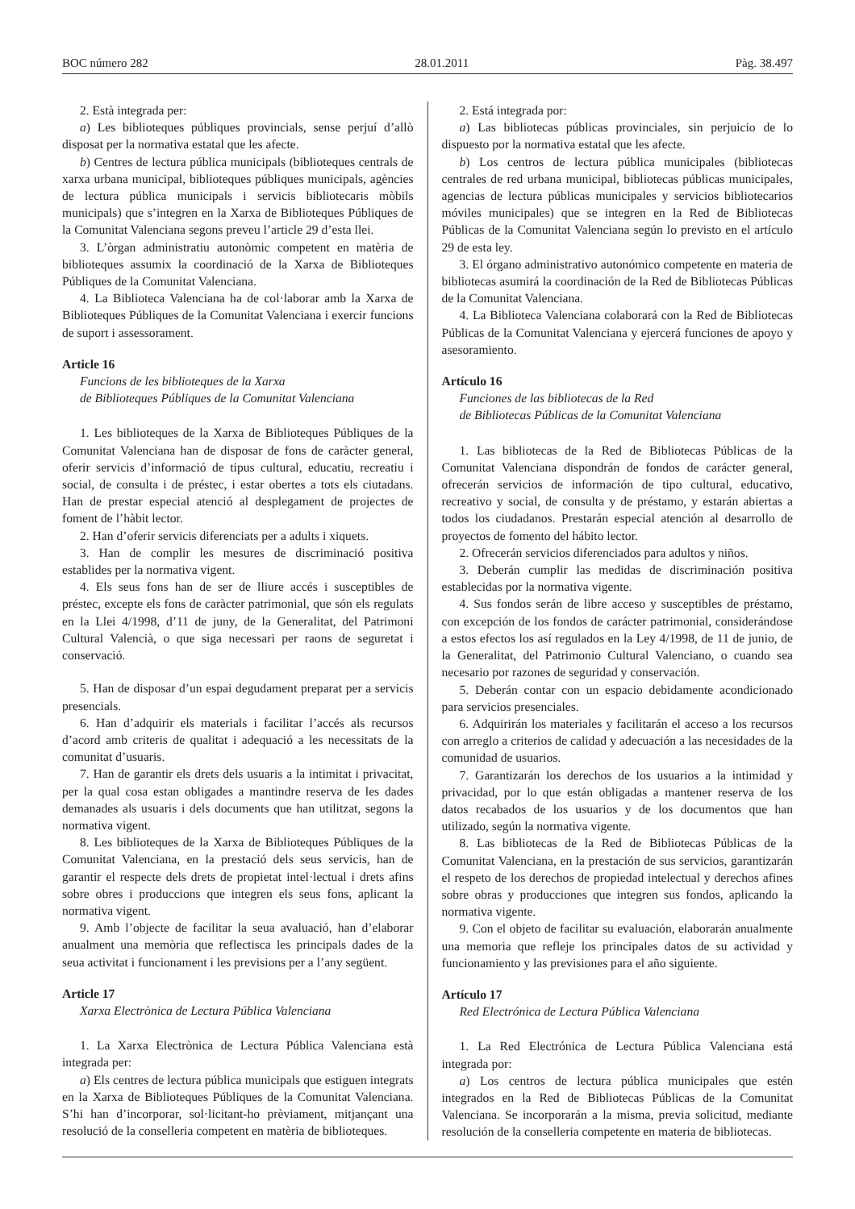BOC número 282 28.01.2011 Pàg. 38.497
2. Està integrada per:
a) Les biblioteques públiques provincials, sense perjuí d’allò disposat per la normativa estatal que les afecte.
b) Centres de lectura pública municipals (biblioteques centrals de xarxa urbana municipal, biblioteques públiques municipals, agències de lectura pública municipals i servicis bibliotecaris mòbils municipals) que s’integren en la Xarxa de Biblioteques Públiques de la Comunitat Valenciana segons preveu l’article 29 d’esta llei.
3. L’òrgan administratiu autonòmic competent en matèria de biblioteques assumix la coordinació de la Xarxa de Biblioteques Públiques de la Comunitat Valenciana.
4. La Biblioteca Valenciana ha de col·laborar amb la Xarxa de Biblioteques Públiques de la Comunitat Valenciana i exercir funcions de suport i assessorament.
Article 16
Funcions de les biblioteques de la Xarxa
de Biblioteques Públiques de la Comunitat Valenciana
1. Les biblioteques de la Xarxa de Biblioteques Públiques de la Comunitat Valenciana han de disposar de fons de caràcter general, oferir servicis d’informació de tipus cultural, educatiu, recreatiu i social, de consulta i de préstec, i estar obertes a tots els ciutadans. Han de prestar especial atenció al desplegament de projectes de foment de l’hàbit lector.
2. Han d’oferir servicis diferenciats per a adults i xiquets.
3. Han de complir les mesures de discriminació positiva establides per la normativa vigent.
4. Els seus fons han de ser de lliure accés i susceptibles de préstec, excepte els fons de caràcter patrimonial, que són els regulats en la Llei 4/1998, d’11 de juny, de la Generalitat, del Patrimoni Cultural Valencià, o que siga necessari per raons de seguretat i conservació.
5. Han de disposar d’un espai degudament preparat per a servicis presencials.
6. Han d’adquirir els materials i facilitar l’accés als recursos d’acord amb criteris de qualitat i adequació a les necessitats de la comunitat d’usuaris.
7. Han de garantir els drets dels usuaris a la intimitat i privacitat, per la qual cosa estan obligades a mantindre reserva de les dades demanades als usuaris i dels documents que han utilitzat, segons la normativa vigent.
8. Les biblioteques de la Xarxa de Biblioteques Públiques de la Comunitat Valenciana, en la prestació dels seus servicis, han de garantir el respecte dels drets de propietat intel·lectual i drets afins sobre obres i produccions que integren els seus fons, aplicant la normativa vigent.
9. Amb l’objecte de facilitar la seua avaluació, han d’elaborar anualment una memòria que reflectisca les principals dades de la seua activitat i funcionament i les previsions per a l’any següent.
Article 17
Xarxa Electrònica de Lectura Pública Valenciana
1. La Xarxa Electrònica de Lectura Pública Valenciana està integrada per:
a) Els centres de lectura pública municipals que estiguen integrats en la Xarxa de Biblioteques Públiques de la Comunitat Valenciana. S’hi han d’incorporar, sol·licitant-ho prèviament, mitjançant una resolució de la conselleria competent en matèria de biblioteques.
2. Está integrada por:
a) Las bibliotecas públicas provinciales, sin perjuicio de lo dispuesto por la normativa estatal que les afecte.
b) Los centros de lectura pública municipales (bibliotecas centrales de red urbana municipal, bibliotecas públicas municipales, agencias de lectura públicas municipales y servicios bibliotecarios móviles municipales) que se integren en la Red de Bibliotecas Públicas de la Comunitat Valenciana según lo previsto en el artículo 29 de esta ley.
3. El órgano administrativo autonómico competente en materia de bibliotecas asumirá la coordinación de la Red de Bibliotecas Públicas de la Comunitat Valenciana.
4. La Biblioteca Valenciana colaborará con la Red de Bibliotecas Públicas de la Comunitat Valenciana y ejercerá funciones de apoyo y asesoramiento.
Artículo 16
Funciones de las bibliotecas de la Red
de Bibliotecas Públicas de la Comunitat Valenciana
1. Las bibliotecas de la Red de Bibliotecas Públicas de la Comunitat Valenciana dispondrán de fondos de carácter general, ofrecerán servicios de información de tipo cultural, educativo, recreativo y social, de consulta y de préstamo, y estarán abiertas a todos los ciudadanos. Prestarán especial atención al desarrollo de proyectos de fomento del hábito lector.
2. Ofrecerán servicios diferenciados para adultos y niños.
3. Deberán cumplir las medidas de discriminación positiva establecidas por la normativa vigente.
4. Sus fondos serán de libre acceso y susceptibles de préstamo, con excepción de los fondos de carácter patrimonial, considerándose a estos efectos los así regulados en la Ley 4/1998, de 11 de junio, de la Generalitat, del Patrimonio Cultural Valenciano, o cuando sea necesario por razones de seguridad y conservación.
5. Deberán contar con un espacio debidamente acondicionado para servicios presenciales.
6. Adquirirán los materiales y facilitarán el acceso a los recursos con arreglo a criterios de calidad y adecuación a las necesidades de la comunidad de usuarios.
7. Garantizarán los derechos de los usuarios a la intimidad y privacidad, por lo que están obligadas a mantener reserva de los datos recabados de los usuarios y de los documentos que han utilizado, según la normativa vigente.
8. Las bibliotecas de la Red de Bibliotecas Públicas de la Comunitat Valenciana, en la prestación de sus servicios, garantizarán el respeto de los derechos de propiedad intelectual y derechos afines sobre obras y producciones que integren sus fondos, aplicando la normativa vigente.
9. Con el objeto de facilitar su evaluación, elaborarán anualmente una memoria que refleje los principales datos de su actividad y funcionamiento y las previsiones para el año siguiente.
Artículo 17
Red Electrónica de Lectura Pública Valenciana
1. La Red Electrónica de Lectura Pública Valenciana está integrada por:
a) Los centros de lectura pública municipales que estén integrados en la Red de Bibliotecas Públicas de la Comunitat Valenciana. Se incorporarán a la misma, previa solicitud, mediante resolución de la conselleria competente en materia de bibliotecas.